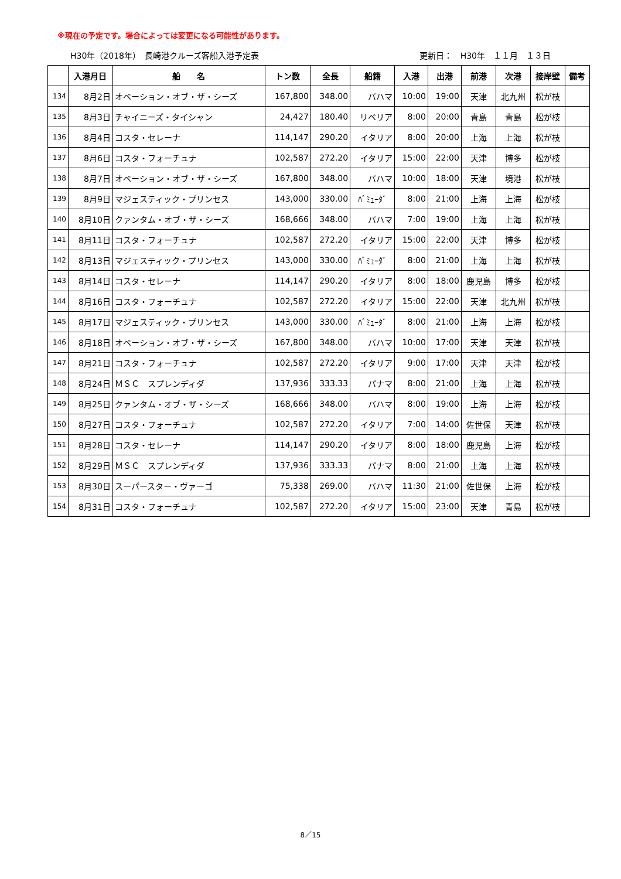※現在の予定です。場合によっては変更になる可能性があります。
H30年（2018年）　長崎港クルーズ客船入港予定表 更新日：　H30年　１１月　１３日
| | 入港月日 | 船 名 | トン数 | 全長 | 船籍 | 入港 | 出港 | 前港 | 次港 | 接岸壁 | 備考 |
| --- | --- | --- | --- | --- | --- | --- | --- | --- | --- | --- | --- |
| 134 | 8月2日 | オベーション・オブ・ザ・シーズ | 167,800 | 348.00 | バハマ | 10:00 | 19:00 | 天津 | 北九州 | 松が枝 | |
| 135 | 8月3日 | チャイニーズ・タイシャン | 24,427 | 180.40 | リベリア | 8:00 | 20:00 | 青島 | 青島 | 松が枝 | |
| 136 | 8月4日 | コスタ・セレーナ | 114,147 | 290.20 | イタリア | 8:00 | 20:00 | 上海 | 上海 | 松が枝 | |
| 137 | 8月6日 | コスタ・フォーチュナ | 102,587 | 272.20 | イタリア | 15:00 | 22:00 | 天津 | 博多 | 松が枝 | |
| 138 | 8月7日 | オベーション・オブ・ザ・シーズ | 167,800 | 348.00 | バハマ | 10:00 | 18:00 | 天津 | 境港 | 松が枝 | |
| 139 | 8月9日 | マジェスティック・プリンセス | 143,000 | 330.00 | ﾊﾞﾐｭｰﾀﾞ | 8:00 | 21:00 | 上海 | 上海 | 松が枝 | |
| 140 | 8月10日 | クァンタム・オブ・ザ・シーズ | 168,666 | 348.00 | バハマ | 7:00 | 19:00 | 上海 | 上海 | 松が枝 | |
| 141 | 8月11日 | コスタ・フォーチュナ | 102,587 | 272.20 | イタリア | 15:00 | 22:00 | 天津 | 博多 | 松が枝 | |
| 142 | 8月13日 | マジェスティック・プリンセス | 143,000 | 330.00 | ﾊﾞﾐｭｰﾀﾞ | 8:00 | 21:00 | 上海 | 上海 | 松が枝 | |
| 143 | 8月14日 | コスタ・セレーナ | 114,147 | 290.20 | イタリア | 8:00 | 18:00 | 鹿児島 | 博多 | 松が枝 | |
| 144 | 8月16日 | コスタ・フォーチュナ | 102,587 | 272.20 | イタリア | 15:00 | 22:00 | 天津 | 北九州 | 松が枝 | |
| 145 | 8月17日 | マジェスティック・プリンセス | 143,000 | 330.00 | ﾊﾞﾐｭｰﾀﾞ | 8:00 | 21:00 | 上海 | 上海 | 松が枝 | |
| 146 | 8月18日 | オベーション・オブ・ザ・シーズ | 167,800 | 348.00 | バハマ | 10:00 | 17:00 | 天津 | 天津 | 松が枝 | |
| 147 | 8月21日 | コスタ・フォーチュナ | 102,587 | 272.20 | イタリア | 9:00 | 17:00 | 天津 | 天津 | 松が枝 | |
| 148 | 8月24日 | ＭＳＣ スプレンディダ | 137,936 | 333.33 | パナマ | 8:00 | 21:00 | 上海 | 上海 | 松が枝 | |
| 149 | 8月25日 | クァンタム・オブ・ザ・シーズ | 168,666 | 348.00 | バハマ | 8:00 | 19:00 | 上海 | 上海 | 松が枝 | |
| 150 | 8月27日 | コスタ・フォーチュナ | 102,587 | 272.20 | イタリア | 7:00 | 14:00 | 佐世保 | 天津 | 松が枝 | |
| 151 | 8月28日 | コスタ・セレーナ | 114,147 | 290.20 | イタリア | 8:00 | 18:00 | 鹿児島 | 上海 | 松が枝 | |
| 152 | 8月29日 | ＭＳＣ スプレンディダ | 137,936 | 333.33 | パナマ | 8:00 | 21:00 | 上海 | 上海 | 松が枝 | |
| 153 | 8月30日 | スーパースター・ヴァーゴ | 75,338 | 269.00 | バハマ | 11:30 | 21:00 | 佐世保 | 上海 | 松が枝 | |
| 154 | 8月31日 | コスタ・フォーチュナ | 102,587 | 272.20 | イタリア | 15:00 | 23:00 | 天津 | 青島 | 松が枝 | |
8／15